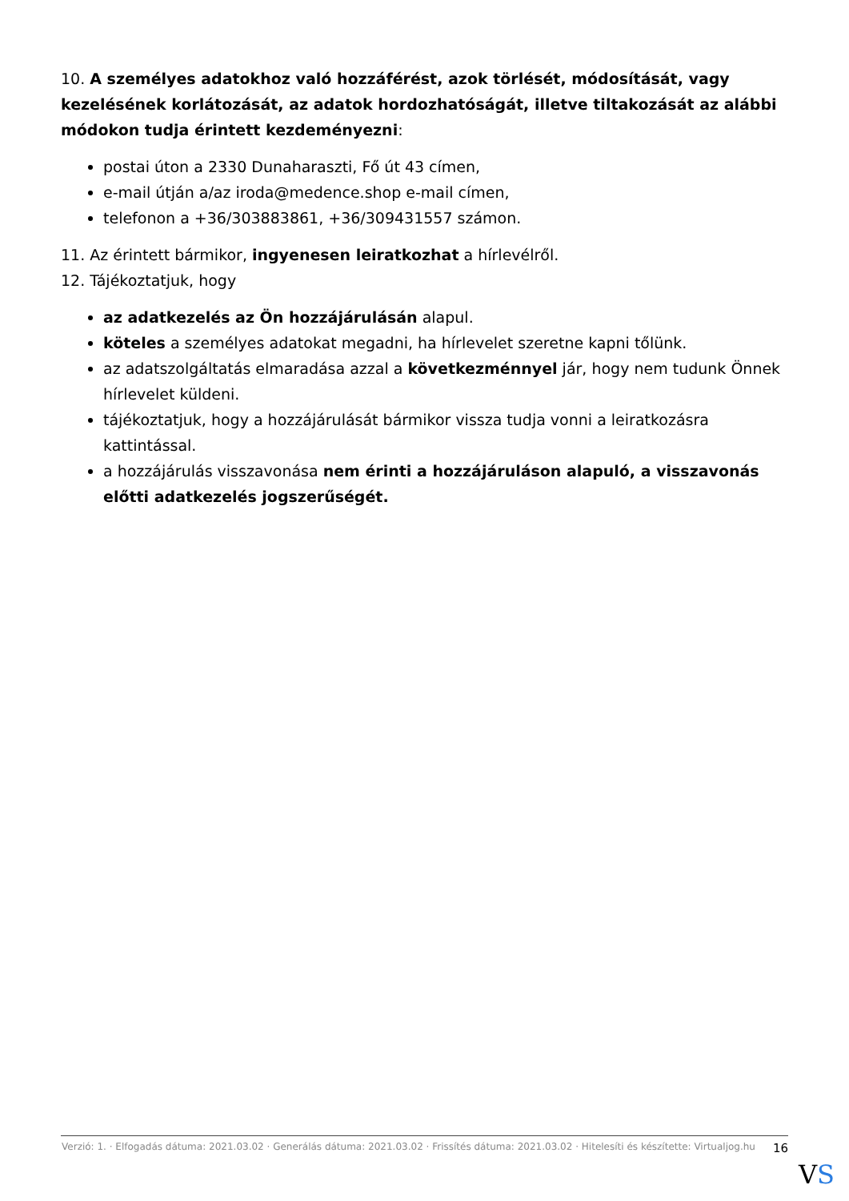10. A személyes adatokhoz való hozzáférést, azok törlését, módosítását, vagy kezelésének korlátozását, az adatok hordozhatóságát, illetve tiltakozását az alábbi módokon tudja érintett kezdeményezni:
postai úton a 2330 Dunaharaszti, Fő út 43 címen,
e-mail útján a/az iroda@medence.shop e-mail címen,
telefonon a +36/303883861, +36/309431557 számon.
11. Az érintett bármikor, ingyenesen leiratkozhat a hírlevélről.
12. Tájékoztatjuk, hogy
az adatkezelés az Ön hozzájárulásán alapul.
köteles a személyes adatokat megadni, ha hírlevelet szeretne kapni tőlünk.
az adatszolgáltatás elmaradása azzal a következménnyel jár, hogy nem tudunk Önnek hírlevelet küldeni.
tájékoztatjuk, hogy a hozzájárulását bármikor vissza tudja vonni a leiratkozásra kattintással.
a hozzájárulás visszavonása nem érinti a hozzájáruláson alapuló, a visszavonás előtti adatkezelés jogszerűségét.
Verzió: 1. · Elfogadás dátuma: 2021.03.02 · Generálás dátuma: 2021.03.02 · Frissítés dátuma: 2021.03.02 · Hitelesíti és készítette: Virtualjog.hu
16
VS